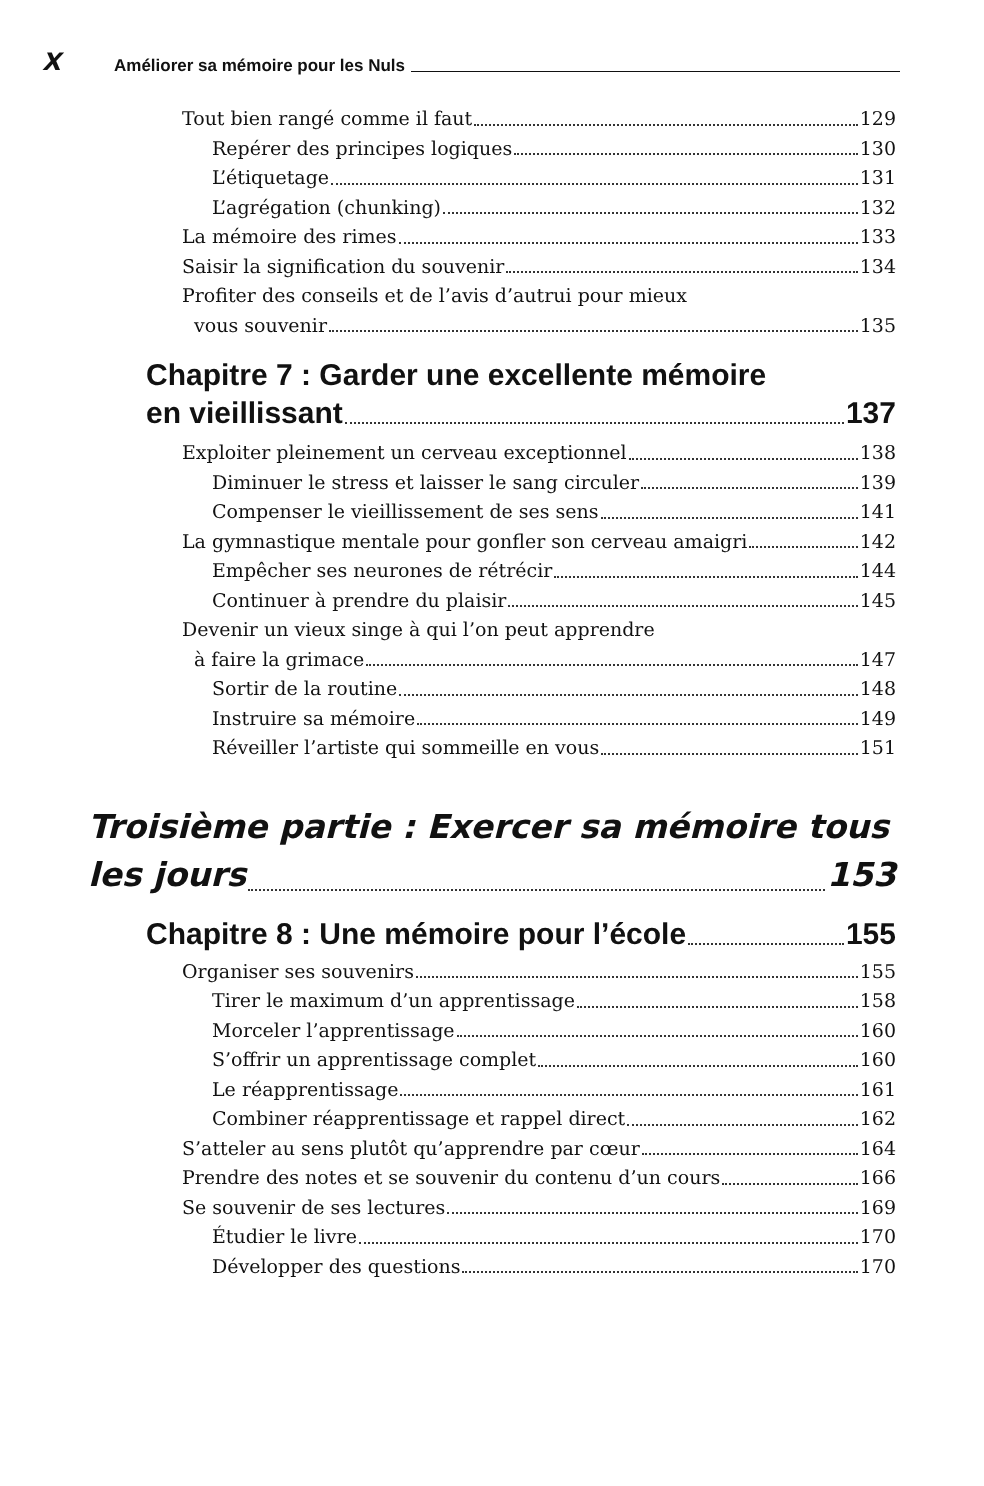X Améliorer sa mémoire pour les Nuls
Tout bien rangé comme il faut 129
Repérer des principes logiques 130
L’étiquetage 131
L’agrégation (chunking) 132
La mémoire des rimes 133
Saisir la signification du souvenir 134
Profiter des conseils et de l’avis d’autrui pour mieux
vous souvenir 135
Chapitre 7 : Garder une excellente mémoire
en vieillissant 137
Exploiter pleinement un cerveau exceptionnel 138
Diminuer le stress et laisser le sang circuler 139
Compenser le vieillissement de ses sens 141
La gymnastique mentale pour gonfler son cerveau amaigri 142
Empêcher ses neurones de rétrécir 144
Continuer à prendre du plaisir 145
Devenir un vieux singe à qui l’on peut apprendre
à faire la grimace 147
Sortir de la routine 148
Instruire sa mémoire 149
Réveiller l’artiste qui sommeille en vous 151
Troisième partie : Exercer sa mémoire tous
les jours 153
Chapitre 8 : Une mémoire pour l’école 155
Organiser ses souvenirs 155
Tirer le maximum d’un apprentissage 158
Morceler l’apprentissage 160
S’offrir un apprentissage complet 160
Le réapprentissage 161
Combiner réapprentissage et rappel direct 162
S’atteler au sens plutôt qu’apprendre par cœur 164
Prendre des notes et se souvenir du contenu d’un cours 166
Se souvenir de ses lectures 169
Étudier le livre 170
Développer des questions 170